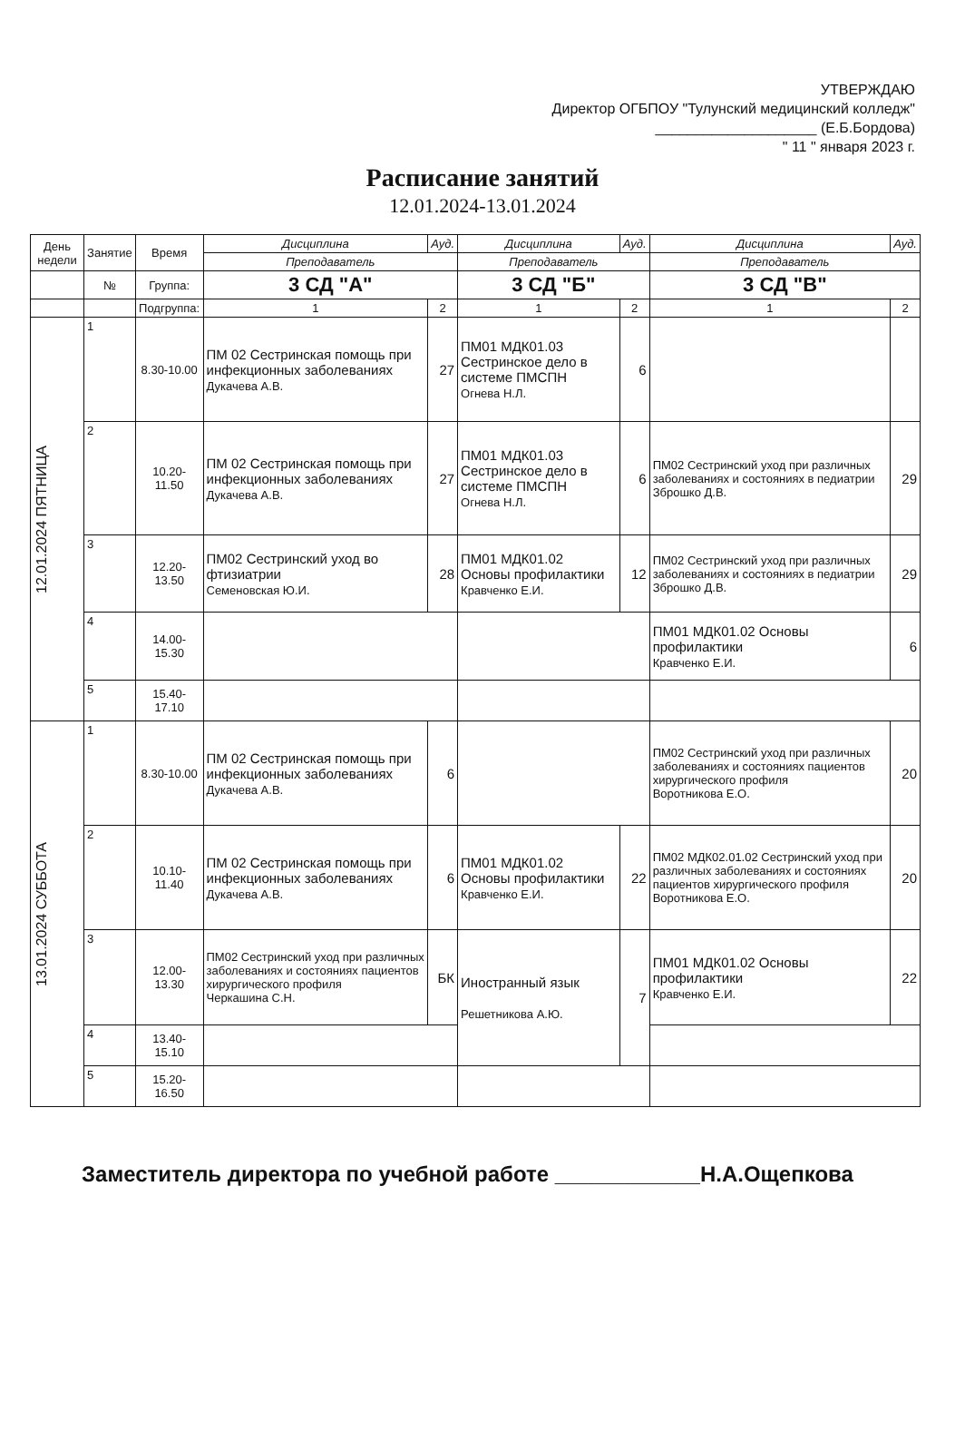УТВЕРЖДАЮ
Директор ОГБПОУ "Тулунский медицинский колледж"
____________________ (Е.Б.Бордова)
" 11 " января 2023 г.
Расписание занятий
12.01.2024-13.01.2024
| День недели | Занятие | Время | Дисциплина | Ауд. | Дисциплина | Ауд. | Дисциплина | Ауд. |
| --- | --- | --- | --- | --- | --- | --- | --- | --- |
| | | | Преподаватель | | Преподаватель | | Преподаватель | |
| | № | Группа: | 3 СД "А" | | 3 СД "Б" | | 3 СД "В" | |
| | | Подгруппа: | 1 | 2 | 1 | 2 | 1 | 2 |
| 12.01.2024 ПЯТНИЦА | 1 | 8.30-10.00 | ПМ 02 Сестринская помощь при инфекционных заболеваниях Дукачева А.В. | 27 | ПМ01 МДК01.03 Сестринское дело в системе ПМСПН Огнева Н.Л. | 6 | | |
| | 2 | 10.20-11.50 | ПМ 02 Сестринская помощь при инфекционных заболеваниях Дукачева А.В. | 27 | ПМ01 МДК01.03 Сестринское дело в системе ПМСПН Огнева Н.Л. | 6 | ПМ02 Сестринский уход при различных заболеваниях и состояниях в педиатрии Зброшко Д.В. | 29 |
| | 3 | 12.20-13.50 | ПМ02 Сестринский уход во фтизиатрии Семеновская Ю.И. | 28 | ПМ01 МДК01.02 Основы профилактики Кравченко Е.И. | 12 | ПМ02 Сестринский уход при различных заболеваниях и состояниях в педиатрии Зброшко Д.В. | 29 |
| | 4 | 14.00-15.30 | | | | | ПМ01 МДК01.02 Основы профилактики Кравченко Е.И. | 6 |
| | 5 | 15.40-17.10 | | | | | | |
| 13.01.2024 СУББОТА | 1 | 8.30-10.00 | ПМ 02 Сестринская помощь при инфекционных заболеваниях Дукачева А.В. | 6 | | | ПМ02 Сестринский уход при различных заболеваниях и состояниях пациентов хирургического профиля Воротникова Е.О. | 20 |
| | 2 | 10.10-11.40 | ПМ 02 Сестринская помощь при инфекционных заболеваниях Дукачева А.В. | 6 | ПМ01 МДК01.02 Основы профилактики Кравченко Е.И. | 22 | ПМ02 МДК02.01.02 Сестринский уход при различных заболеваниях и состояниях пациентов хирургического профиля Воротникова Е.О. | 20 |
| | 3 | 12.00-13.30 | ПМ02 Сестринский уход при различных заболеваниях и состояниях пациентов хирургического профиля Черкашина С.Н. | БК | Иностранный язык Решетникова А.Ю. | 7 | ПМ01 МДК01.02 Основы профилактики Кравченко Е.И. | 22 |
| | 4 | 13.40-15.10 | | | | | | |
| | 5 | 15.20-16.50 | | | | | | |
Заместитель директора по учебной работе ____________Н.А.Ощепкова